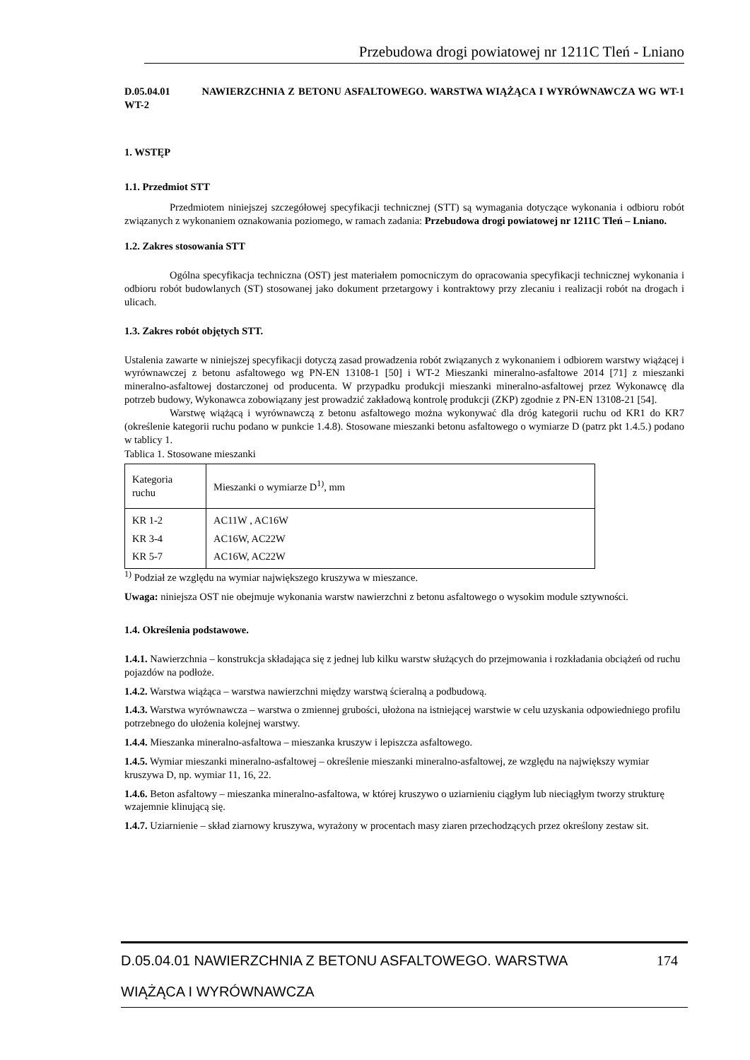Przebudowa drogi powiatowej nr 1211C Tleń - Lniano
D.05.04.01 NAWIERZCHNIA Z BETONU ASFALTOWEGO. WARSTWA WIĄŻĄCA I WYRÓWNAWCZA WG WT-1 WT-2
1. WSTĘP
1.1. Przedmiot STT
Przedmiotem niniejszej szczegółowej specyfikacji technicznej (STT) są wymagania dotyczące wykonania i odbioru robót związanych z wykonaniem oznakowania poziomego, w ramach zadania: Przebudowa drogi powiatowej nr 1211C Tleń – Lniano.
1.2. Zakres stosowania STT
Ogólna specyfikacja techniczna (OST) jest materiałem pomocniczym do opracowania specyfikacji technicznej wykonania i odbioru robót budowlanych (ST) stosowanej jako dokument przetargowy i kontraktowy przy zlecaniu i realizacji robót na drogach i ulicach.
1.3. Zakres robót objętych STT.
Ustalenia zawarte w niniejszej specyfikacji dotyczą zasad prowadzenia robót związanych z wykonaniem i odbiorem warstwy wiążącej i wyrównawczej z betonu asfaltowego wg PN-EN 13108-1 [50] i WT-2 Mieszanki mineralno-asfaltowe 2014 [71] z mieszanki mineralno-asfaltowej dostarczonej od producenta. W przypadku produkcji mieszanki mineralno-asfaltowej przez Wykonawcę dla potrzeb budowy, Wykonawca zobowiązany jest prowadzić zakładową kontrolę produkcji (ZKP) zgodnie z PN-EN 13108-21 [54].
Warstwę wiążącą i wyrównawczą z betonu asfaltowego można wykonywać dla dróg kategorii ruchu od KR1 do KR7 (określenie kategorii ruchu podano w punkcie 1.4.8). Stosowane mieszanki betonu asfaltowego o wymiarze D (patrz pkt 1.4.5.) podano w tablicy 1.
Tablica 1. Stosowane mieszanki
| Kategoria ruchu | Mieszanki o wymiarze D<sup>1)</sup>, mm |
| KR 1-2 KR 3-4 KR 5-7 | AC11W , AC16W AC16W, AC22W AC16W, AC22W |
<sup>1)</sup> Podział ze względu na wymiar największego kruszywa w mieszance.
Uwaga: niniejsza OST nie obejmuje wykonania warstw nawierzchni z betonu asfaltowego o wysokim module sztywności.
1.4. Określenia podstawowe.
1.4.1. Nawierzchnia – konstrukcja składająca się z jednej lub kilku warstw służących do przejmowania i rozkładania obciążeń od ruchu pojazdów na podłoże.
1.4.2. Warstwa wiążąca – warstwa nawierzchni między warstwą ścieralną a podbudową.
1.4.3. Warstwa wyrównawcza – warstwa o zmiennej grubości, ułożona na istniejącej warstwie w celu uzyskania odpowiedniego profilu potrzebnego do ułożenia kolejnej warstwy.
1.4.4. Mieszanka mineralno-asfaltowa – mieszanka kruszyw i lepiszcza asfaltowego.
1.4.5. Wymiar mieszanki mineralno-asfaltowej – określenie mieszanki mineralno-asfaltowej, ze względu na największy wymiar kruszywa D, np. wymiar 11, 16, 22.
1.4.6. Beton asfaltowy – mieszanka mineralno-asfaltowa, w której kruszywo o uziarnieniu ciągłym lub nieciągłym tworzy strukturę wzajemnie klinującą się.
1.4.7. Uziarnienie – skład ziarnowy kruszywa, wyrażony w procentach masy ziaren przechodzących przez określony zestaw sit.
174 D.05.04.01 NAWIERZCHNIA Z BETONU ASFALTOWEGO. WARSTWA
WIĄŻĄCA I WYRÓWNAWCZA